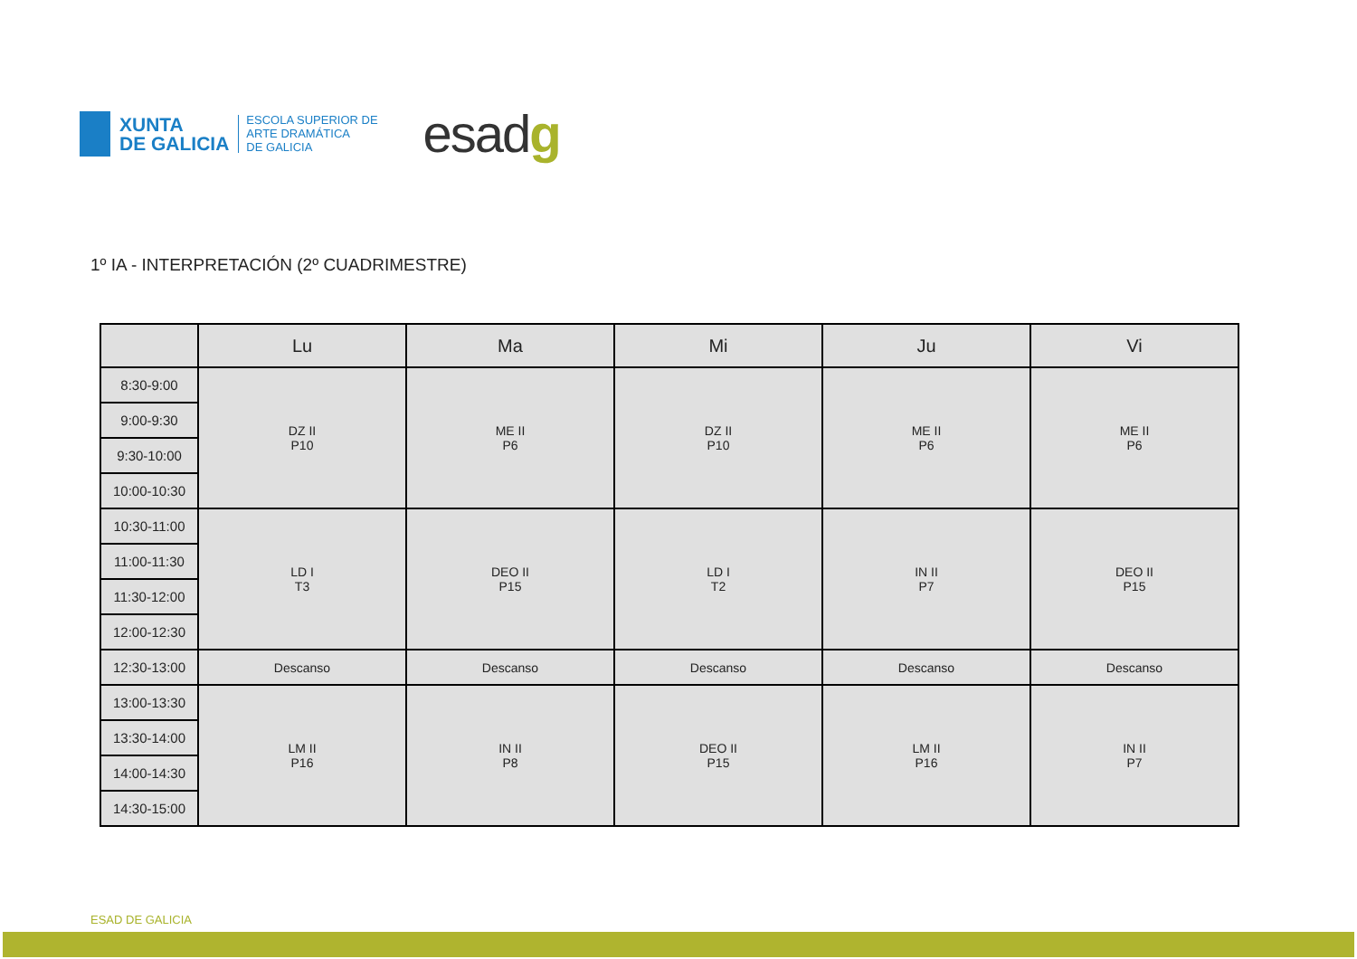XUNTA
DE GALICIA
ESCOLA SUPERIOR DE
ARTE DRAMÁTICA
DE GALICIA
esadg
1º IA - INTERPRETACIÓN (2º CUADRIMESTRE)
| | Lu | Ma | Mi | Ju | Vi |
| --- | --- | --- | --- | --- | --- |
| 8:30-9:00 | DZ II P10 | ME II P6 | DZ II P10 | ME II P6 | ME II P6 |
| 9:00-9:30 | | | | | |
| 9:30-10:00 | | | | | |
| 10:00-10:30 | | | | | |
| 10:30-11:00 | LD I T3 | DEO II P15 | LD I T2 | IN II P7 | DEO II P15 |
| 11:00-11:30 | | | | | |
| 11:30-12:00 | | | | | |
| 12:00-12:30 | | | | | |
| 12:30-13:00 | Descanso | Descanso | Descanso | Descanso | Descanso |
| 13:00-13:30 | LM II P16 | IN II P8 | DEO II P15 | LM II P16 | IN II P7 |
| 13:30-14:00 | | | | | |
| 14:00-14:30 | | | | | |
| 14:30-15:00 | | | | | |
ESAD DE GALICIA